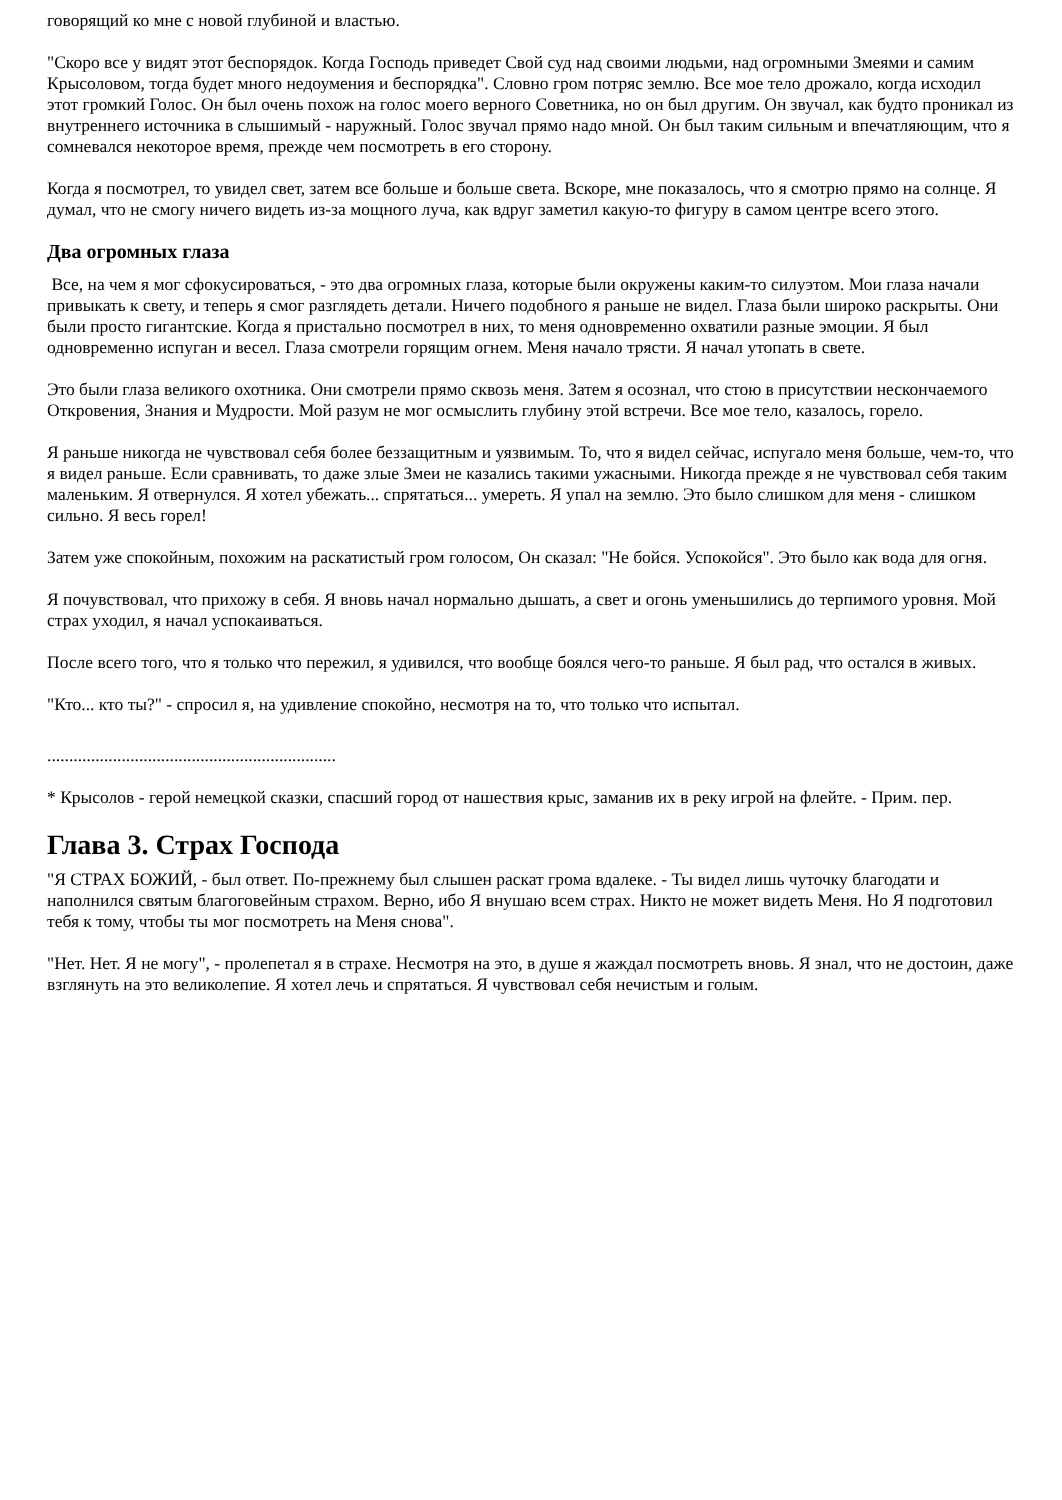говорящий ко мне с новой глубиной и властью.
"Скоро все у видят этот беспорядок. Когда Господь приведет Свой суд над своими людьми, над огромными Змеями и самим Крысоловом, тогда будет много недоумения и беспорядка". Словно гром потряс землю. Все мое тело дрожало, когда исходил этот громкий Голос. Он был очень похож на голос моего верного Советника, но он был другим. Он звучал, как будто проникал из внутреннего источника в слышимый - наружный. Голос звучал прямо надо мной. Он был таким сильным и впечатляющим, что я сомневался некоторое время, прежде чем посмотреть в его сторону.
Когда я посмотрел, то увидел свет, затем все больше и больше света. Вскоре, мне показалось, что я смотрю прямо на солнце. Я думал, что не смогу ничего видеть из-за мощного луча, как вдруг заметил какую-то фигуру в самом центре всего этого.
Два огромных глаза
Все, на чем я мог сфокусироваться, - это два огромных глаза, которые были окружены каким-то силуэтом. Мои глаза начали привыкать к свету, и теперь я смог разглядеть детали. Ничего подобного я раньше не видел. Глаза были широко раскрыты. Они были просто гигантские. Когда я пристально посмотрел в них, то меня одновременно охватили разные эмоции. Я был одновременно испуган и весел. Глаза смотрели горящим огнем. Меня начало трясти. Я начал утопать в свете.
Это были глаза великого охотника. Они смотрели прямо сквозь меня. Затем я осознал, что стою в присутствии нескончаемого Откровения, Знания и Мудрости. Мой разум не мог осмыслить глубину этой встречи. Все мое тело, казалось, горело.
Я раньше никогда не чувствовал себя более беззащитным и уязвимым. То, что я видел сейчас, испугало меня больше, чем-то, что я видел раньше. Если сравнивать, то даже злые Змеи не казались такими ужасными. Никогда прежде я не чувствовал себя таким маленьким. Я отвернулся. Я хотел убежать... спрятаться... умереть. Я упал на землю. Это было слишком для меня - слишком сильно. Я весь горел!
Затем уже спокойным, похожим на раскатистый гром голосом, Он сказал: "Не бойся. Успокойся". Это было как вода для огня.
Я почувствовал, что прихожу в себя. Я вновь начал нормально дышать, а свет и огонь уменьшились до терпимого уровня. Мой страх уходил, я начал успокаиваться.
После всего того, что я только что пережил, я удивился, что вообще боялся чего-то раньше. Я был рад, что остался в живых.
"Кто... кто ты?" - спросил я, на удивление спокойно, несмотря на то, что только что испытал.
..................................................................
* Крысолов - герой немецкой сказки, спасший город от нашествия крыс, заманив их в реку игрой на флейте. - Прим. пер.
Глава 3. Страх Господа
"Я СТРАХ БОЖИЙ, - был ответ. По-прежнему был слышен раскат грома вдалеке. - Ты видел лишь чуточку благодати и наполнился святым благоговейным страхом. Верно, ибо Я внушаю всем страх. Никто не может видеть Меня. Но Я подготовил тебя к тому, чтобы ты мог посмотреть на Меня снова".
"Нет. Нет. Я не могу", - пролепетал я в страхе. Несмотря на это, в душе я жаждал посмотреть вновь. Я знал, что не достоин, даже взглянуть на это великолепие. Я хотел лечь и спрятаться. Я чувствовал себя нечистым и голым.